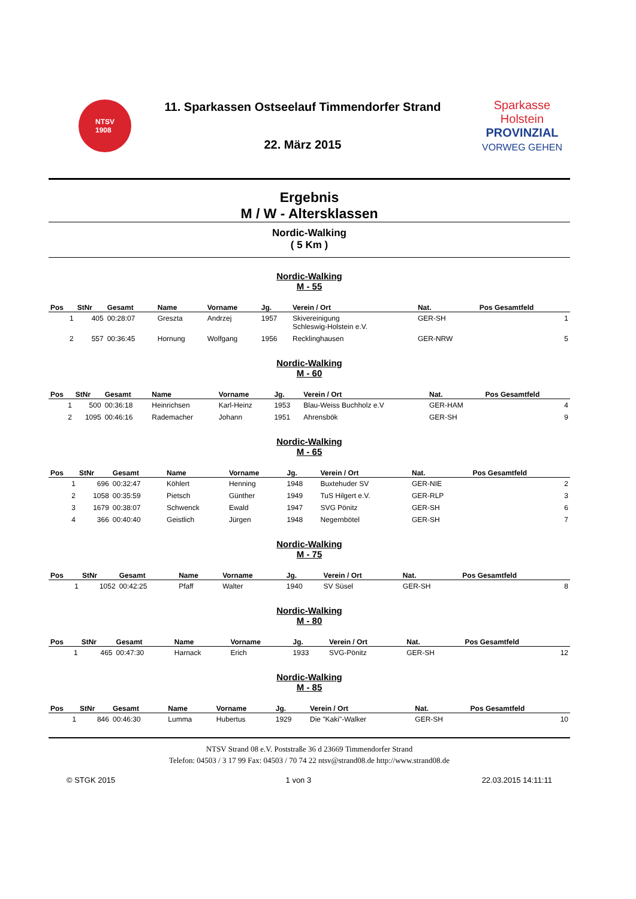NTSV
1908
11. Sparkassen Ostseelauf Timmendorfer Strand
22. März 2015
Sparkasse
Holstein
PROVINZIAL
VORWEG GEHEN
Ergebnis
M / W - Altersklassen
Nordic-Walking
( 5 Km )
Nordic-Walking
M - 55
| Pos | StNr | Gesamt | Name | Vorname | Jg. | Verein / Ort | Nat. | Pos Gesamtfeld |
| --- | --- | --- | --- | --- | --- | --- | --- | --- |
| 1 | 405 | 00:28:07 | Greszta | Andrzej | 1957 | Skivereinigung Schleswig-Holstein e.V. | GER-SH | 1 |
| 2 | 557 | 00:36:45 | Hornung | Wolfgang | 1956 | Recklinghausen | GER-NRW | 5 |
Nordic-Walking
M - 60
| Pos | StNr | Gesamt | Name | Vorname | Jg. | Verein / Ort | Nat. | Pos Gesamtfeld |
| --- | --- | --- | --- | --- | --- | --- | --- | --- |
| 1 | 500 | 00:36:18 | Heinrichsen | Karl-Heinz | 1953 | Blau-Weiss Buchholz e.V | GER-HAM | 4 |
| 2 | 1095 | 00:46:16 | Rademacher | Johann | 1951 | Ahrensbök | GER-SH | 9 |
Nordic-Walking
M - 65
| Pos | StNr | Gesamt | Name | Vorname | Jg. | Verein / Ort | Nat. | Pos Gesamtfeld |
| --- | --- | --- | --- | --- | --- | --- | --- | --- |
| 1 | 696 | 00:32:47 | Köhlert | Henning | 1948 | Buxtehuder SV | GER-NIE | 2 |
| 2 | 1058 | 00:35:59 | Pietsch | Günther | 1949 | TuS Hilgert e.V. | GER-RLP | 3 |
| 3 | 1679 | 00:38:07 | Schwenck | Ewald | 1947 | SVG Pönitz | GER-SH | 6 |
| 4 | 366 | 00:40:40 | Geistlich | Jürgen | 1948 | Negernbötel | GER-SH | 7 |
Nordic-Walking
M - 75
| Pos | StNr | Gesamt | Name | Vorname | Jg. | Verein / Ort | Nat. | Pos Gesamtfeld |
| --- | --- | --- | --- | --- | --- | --- | --- | --- |
| 1 | 1052 | 00:42:25 | Pfaff | Walter | 1940 | SV Süsel | GER-SH | 8 |
Nordic-Walking
M - 80
| Pos | StNr | Gesamt | Name | Vorname | Jg. | Verein / Ort | Nat. | Pos Gesamtfeld |
| --- | --- | --- | --- | --- | --- | --- | --- | --- |
| 1 | 465 | 00:47:30 | Harnack | Erich | 1933 | SVG-Pönitz | GER-SH | 12 |
Nordic-Walking
M - 85
| Pos | StNr | Gesamt | Name | Vorname | Jg. | Verein / Ort | Nat. | Pos Gesamtfeld |
| --- | --- | --- | --- | --- | --- | --- | --- | --- |
| 1 | 846 | 00:46:30 | Lumma | Hubertus | 1929 | Die "Kaki"-Walker | GER-SH | 10 |
NTSV Strand 08 e.V. Poststraße 36 d 23669 Timmendorfer Strand
Telefon: 04503 / 3 17 99 Fax: 04503 / 70 74 22 ntsv@strand08.de http://www.strand08.de
© STGK 2015 1 von 3 22.03.2015 14:11:11